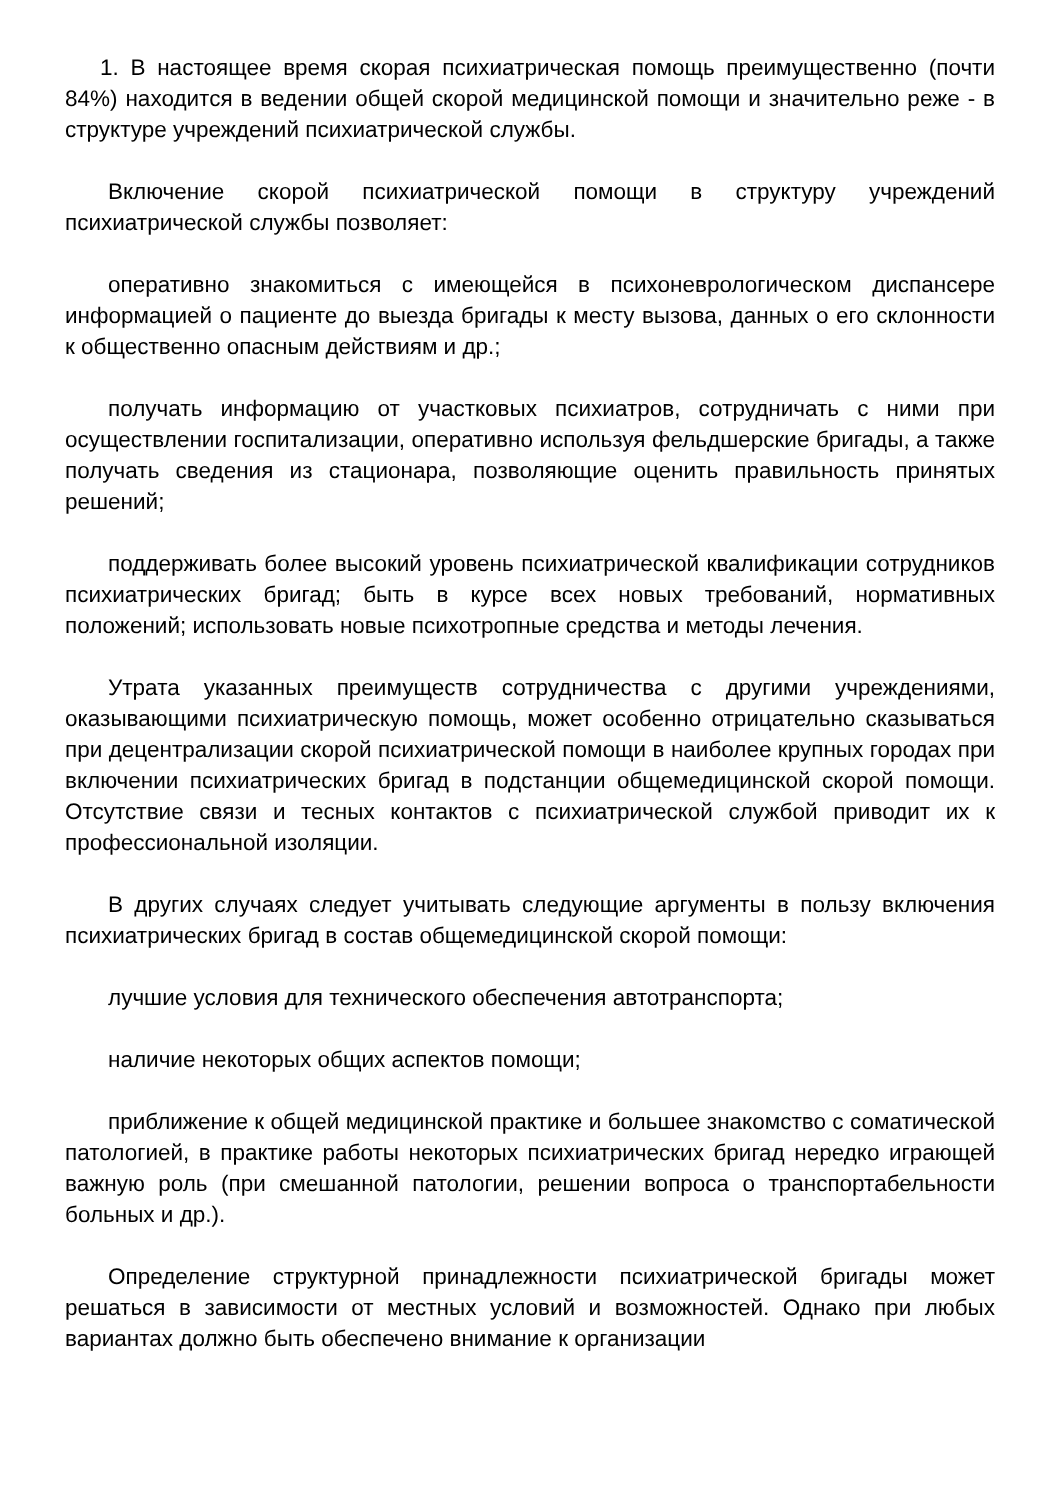1. В настоящее время скорая психиатрическая помощь преимущественно (почти 84%) находится в ведении общей скорой медицинской помощи и значительно реже - в структуре учреждений психиатрической службы.
Включение скорой психиатрической помощи в структуру учреждений психиатрической службы позволяет:
оперативно знакомиться с имеющейся в психоневрологическом диспансере информацией о пациенте до выезда бригады к месту вызова, данных о его склонности к общественно опасным действиям и др.;
получать информацию от участковых психиатров, сотрудничать с ними при осуществлении госпитализации, оперативно используя фельдшерские бригады, а также получать сведения из стационара, позволяющие оценить правильность принятых решений;
поддерживать более высокий уровень психиатрической квалификации сотрудников психиатрических бригад; быть в курсе всех новых требований, нормативных положений; использовать новые психотропные средства и методы лечения.
Утрата указанных преимуществ сотрудничества с другими учреждениями, оказывающими психиатрическую помощь, может особенно отрицательно сказываться при децентрализации скорой психиатрической помощи в наиболее крупных городах при включении психиатрических бригад в подстанции общемедицинской скорой помощи. Отсутствие связи и тесных контактов с психиатрической службой приводит их к профессиональной изоляции.
В других случаях следует учитывать следующие аргументы в пользу включения психиатрических бригад в состав общемедицинской скорой помощи:
лучшие условия для технического обеспечения автотранспорта;
наличие некоторых общих аспектов помощи;
приближение к общей медицинской практике и большее знакомство с соматической патологией, в практике работы некоторых психиатрических бригад нередко играющей важную роль (при смешанной патологии, решении вопроса о транспортабельности больных и др.).
Определение структурной принадлежности психиатрической бригады может решаться в зависимости от местных условий и возможностей. Однако при любых вариантах должно быть обеспечено внимание к организации